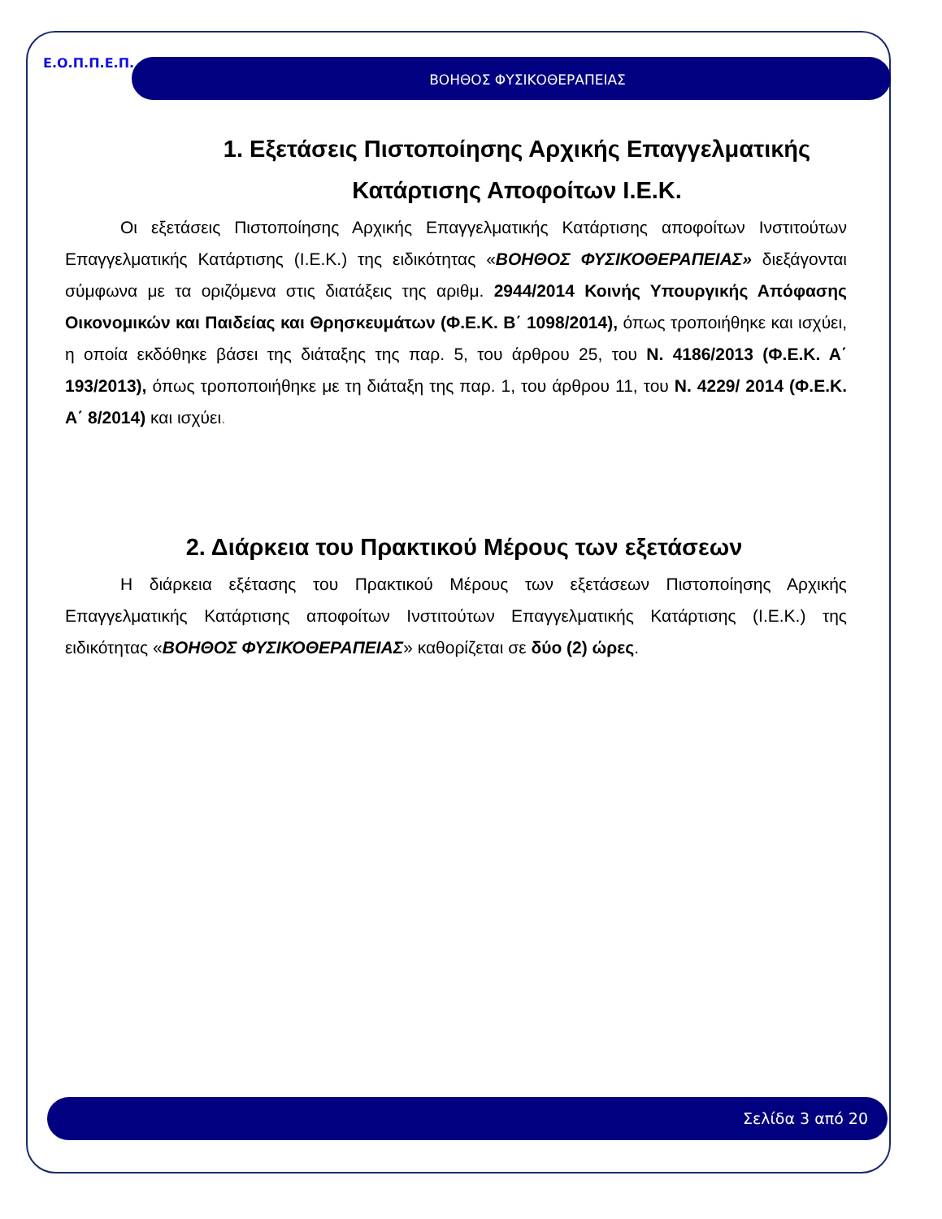Ε.Ο.Π.Π.Ε.Π. ΒΟΗΘΟΣ ΦΥΣΙΚΟΘΕΡΑΠΕΙΑΣ
1. Εξετάσεις Πιστοποίησης Αρχικής Επαγγελματικής Κατάρτισης Αποφοίτων Ι.Ε.Κ.
Οι εξετάσεις Πιστοποίησης Αρχικής Επαγγελματικής Κατάρτισης αποφοίτων Ινστιτούτων Επαγγελματικής Κατάρτισης (Ι.Ε.Κ.) της ειδικότητας «ΒΟΗΘΟΣ ΦΥΣΙΚΟΘΕΡΑΠΕΙΑΣ» διεξάγονται σύμφωνα με τα οριζόμενα στις διατάξεις της αριθμ. 2944/2014 Κοινής Υπουργικής Απόφασης Οικονομικών και Παιδείας και Θρησκευμάτων (Φ.Ε.Κ. Β΄ 1098/2014), όπως τροποιήθηκε και ισχύει, η οποία εκδόθηκε βάσει της διάταξης της παρ. 5, του άρθρου 25, του Ν. 4186/2013 (Φ.Ε.Κ. Α΄ 193/2013), όπως τροποποιήθηκε με τη διάταξη της παρ. 1, του άρθρου 11, του Ν. 4229/ 2014 (Φ.Ε.Κ. Α΄ 8/2014) και ισχύει.
2. Διάρκεια του Πρακτικού Μέρους των εξετάσεων
Η διάρκεια εξέτασης του Πρακτικού Μέρους των εξετάσεων Πιστοποίησης Αρχικής Επαγγελματικής Κατάρτισης αποφοίτων Ινστιτούτων Επαγγελματικής Κατάρτισης (Ι.Ε.Κ.) της ειδικότητας «ΒΟΗΘΟΣ ΦΥΣΙΚΟΘΕΡΑΠΕΙΑΣ» καθορίζεται σε δύο (2) ώρες.
Σελίδα 3 από 20